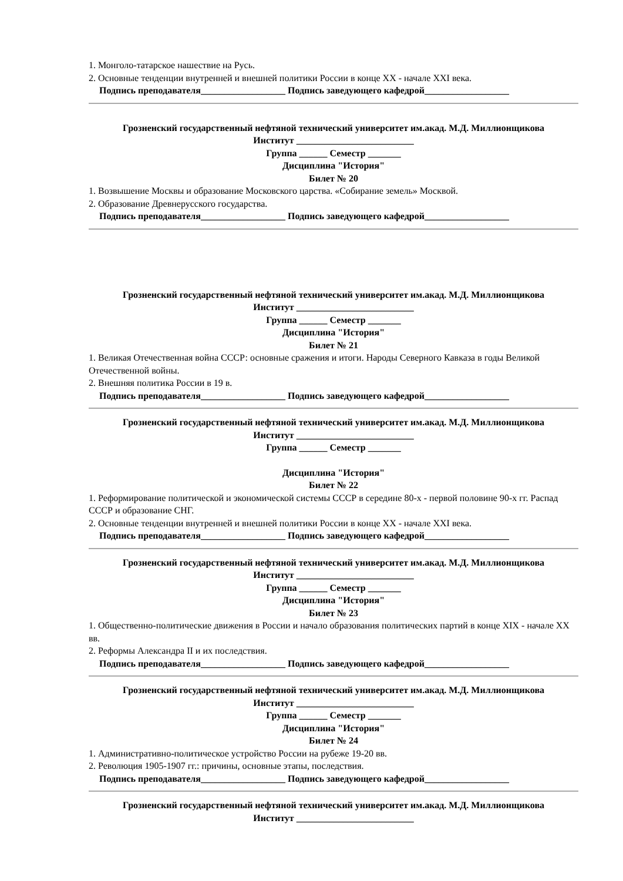1. Монголо-татарское нашествие на Русь.
2. Основные тенденции внутренней и внешней политики России в конце XX - начале XXI века.
Подпись преподавателя__________________ Подпись заведующего кафедрой__________________
Грозненский государственный нефтяной технический университет им.акад. М.Д. Миллионщикова
Институт _________________________
Группа ______ Семестр _______
Дисциплина "История"
Билет № 20
1. Возвышение Москвы и образование Московского царства. «Собирание земель» Москвой.
2. Образование Древнерусского государства.
Подпись преподавателя__________________ Подпись заведующего кафедрой__________________
Грозненский государственный нефтяной технический университет им.акад. М.Д. Миллионщикова
Институт _________________________
Группа ______ Семестр _______
Дисциплина "История"
Билет № 21
1. Великая Отечественная война СССР: основные сражения и итоги. Народы Северного Кавказа в годы Великой Отечественной войны.
2. Внешняя политика России в 19 в.
Подпись преподавателя__________________ Подпись заведующего кафедрой__________________
Грозненский государственный нефтяной технический университет им.акад. М.Д. Миллионщикова
Институт _________________________
Группа ______ Семестр _______
Дисциплина "История"
Билет № 22
1. Реформирование политической и экономической системы СССР в середине 80-х - первой половине 90-х гг. Распад СССР и образование СНГ.
2. Основные тенденции внутренней и внешней политики России в конце XX - начале XXI века.
Подпись преподавателя__________________ Подпись заведующего кафедрой__________________
Грозненский государственный нефтяной технический университет им.акад. М.Д. Миллионщикова
Институт _________________________
Группа ______ Семестр _______
Дисциплина "История"
Билет № 23
1. Общественно-политические движения в России и начало образования политических партий в конце XIX - начале XX вв.
2. Реформы Александра II и их последствия.
Подпись преподавателя__________________ Подпись заведующего кафедрой__________________
Грозненский государственный нефтяной технический университет им.акад. М.Д. Миллионщикова
Институт _________________________
Группа ______ Семестр _______
Дисциплина "История"
Билет № 24
1. Административно-политическое устройство России на рубеже 19-20 вв.
2. Революция 1905-1907 гг.: причины, основные этапы, последствия.
Подпись преподавателя__________________ Подпись заведующего кафедрой__________________
Грозненский государственный нефтяной технический университет им.акад. М.Д. Миллионщикова
Институт _________________________